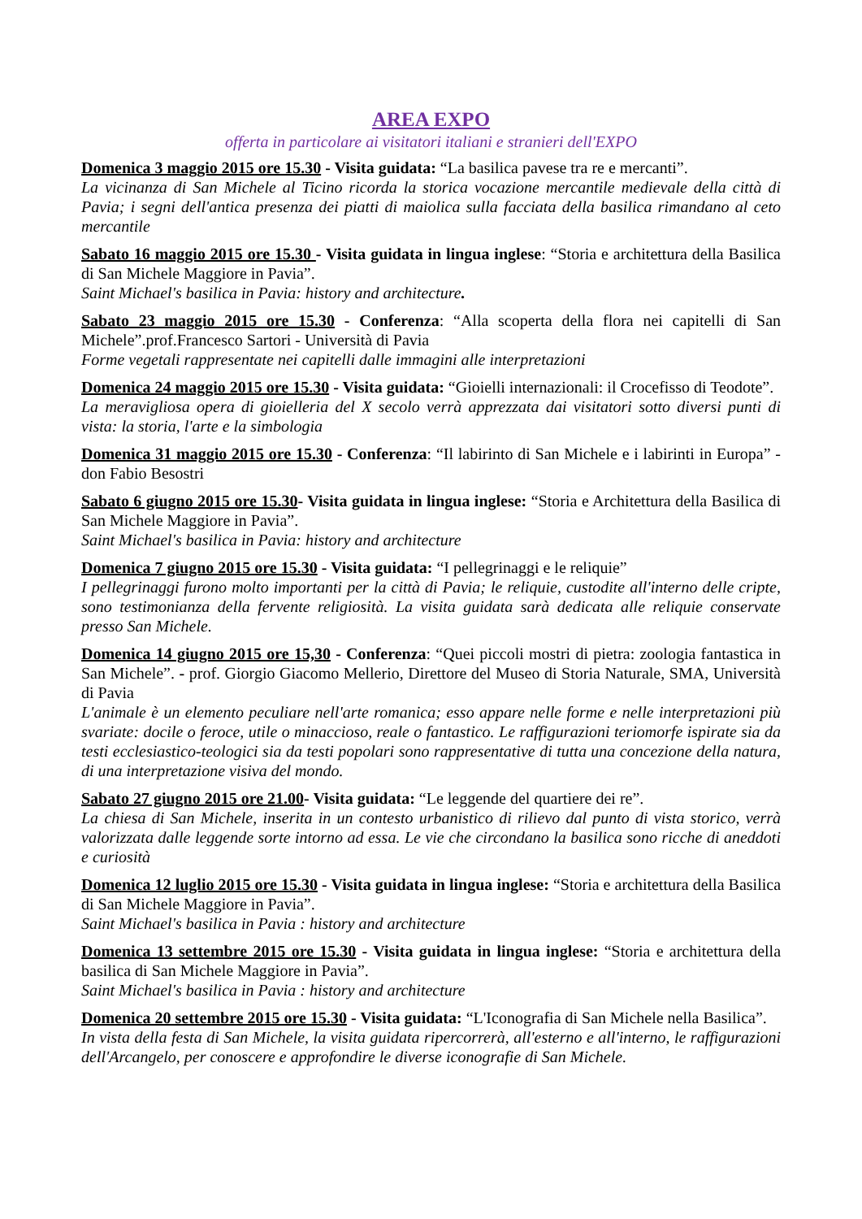AREA EXPO
offerta in particolare ai visitatori italiani e stranieri dell'EXPO
Domenica 3 maggio 2015 ore 15.30 - Visita guidata: “La basilica pavese tra re e mercanti”.
La vicinanza di San Michele al Ticino ricorda la storica vocazione mercantile medievale della città di Pavia; i segni dell'antica presenza dei piatti di maiolica sulla facciata della basilica rimandano al ceto mercantile
Sabato 16 maggio 2015 ore 15.30 - Visita guidata in lingua inglese: “Storia e architettura della Basilica di San Michele Maggiore in Pavia”.
Saint Michael's basilica in Pavia: history and architecture.
Sabato 23 maggio 2015 ore 15.30 - Conferenza: “Alla scoperta della flora nei capitelli di San Michele”.prof.Francesco Sartori - Università di Pavia
Forme vegetali rappresentate nei capitelli dalle immagini alle interpretazioni
Domenica 24 maggio 2015 ore 15.30 - Visita guidata: “Gioielli internazionali: il Crocefisso di Teodote”.
La meravigliosa opera di gioielleria del X secolo verrà apprezzata dai visitatori sotto diversi punti di vista: la storia, l'arte e la simbologia
Domenica 31 maggio 2015 ore 15.30 - Conferenza: “Il labirinto di San Michele e i labirinti in Europa” - don Fabio Besostri
Sabato 6 giugno 2015 ore 15.30- Visita guidata in lingua inglese: “Storia e Architettura della Basilica di San Michele Maggiore in Pavia”.
Saint Michael's basilica in Pavia: history and architecture
Domenica 7 giugno 2015 ore 15.30 - Visita guidata: “I pellegrinaggi e le reliquie”
I pellegrinaggi furono molto importanti per la città di Pavia; le reliquie, custodite all'interno delle cripte, sono testimonianza della fervente religiosità. La visita guidata sarà dedicata alle reliquie conservate presso San Michele.
Domenica 14 giugno 2015 ore 15,30 - Conferenza: “Quei piccoli mostri di pietra: zoologia fantastica in San Michele”. - prof. Giorgio Giacomo Mellerio, Direttore del Museo di Storia Naturale, SMA, Università di Pavia
L'animale è un elemento peculiare nell'arte romanica; esso appare nelle forme e nelle interpretazioni più svariate: docile o feroce, utile o minaccioso, reale o fantastico. Le raffigurazioni teriomorfe ispirate sia da testi ecclesiastico-teologici sia da testi popolari sono rappresentative di tutta una concezione della natura, di una interpretazione visiva del mondo.
Sabato 27 giugno 2015 ore 21.00- Visita guidata: “Le leggende del quartiere dei re”.
La chiesa di San Michele, inserita in un contesto urbanistico di rilievo dal punto di vista storico, verrà valorizzata dalle leggende sorte intorno ad essa. Le vie che circondano la basilica sono ricche di aneddoti e curiosità
Domenica 12 luglio 2015 ore 15.30 - Visita guidata in lingua inglese: “Storia e architettura della Basilica di San Michele Maggiore in Pavia”.
Saint Michael's basilica in Pavia : history and architecture
Domenica 13 settembre 2015 ore 15.30 - Visita guidata in lingua inglese: “Storia e architettura della basilica di San Michele Maggiore in Pavia”.
Saint Michael's basilica in Pavia : history and architecture
Domenica 20 settembre 2015 ore 15.30 - Visita guidata: “L'Iconografia di San Michele nella Basilica”.
In vista della festa di San Michele, la visita guidata ripercorrerà, all'esterno e all'interno, le raffigurazioni dell'Arcangelo, per conoscere e approfondire le diverse iconografie di San Michele.